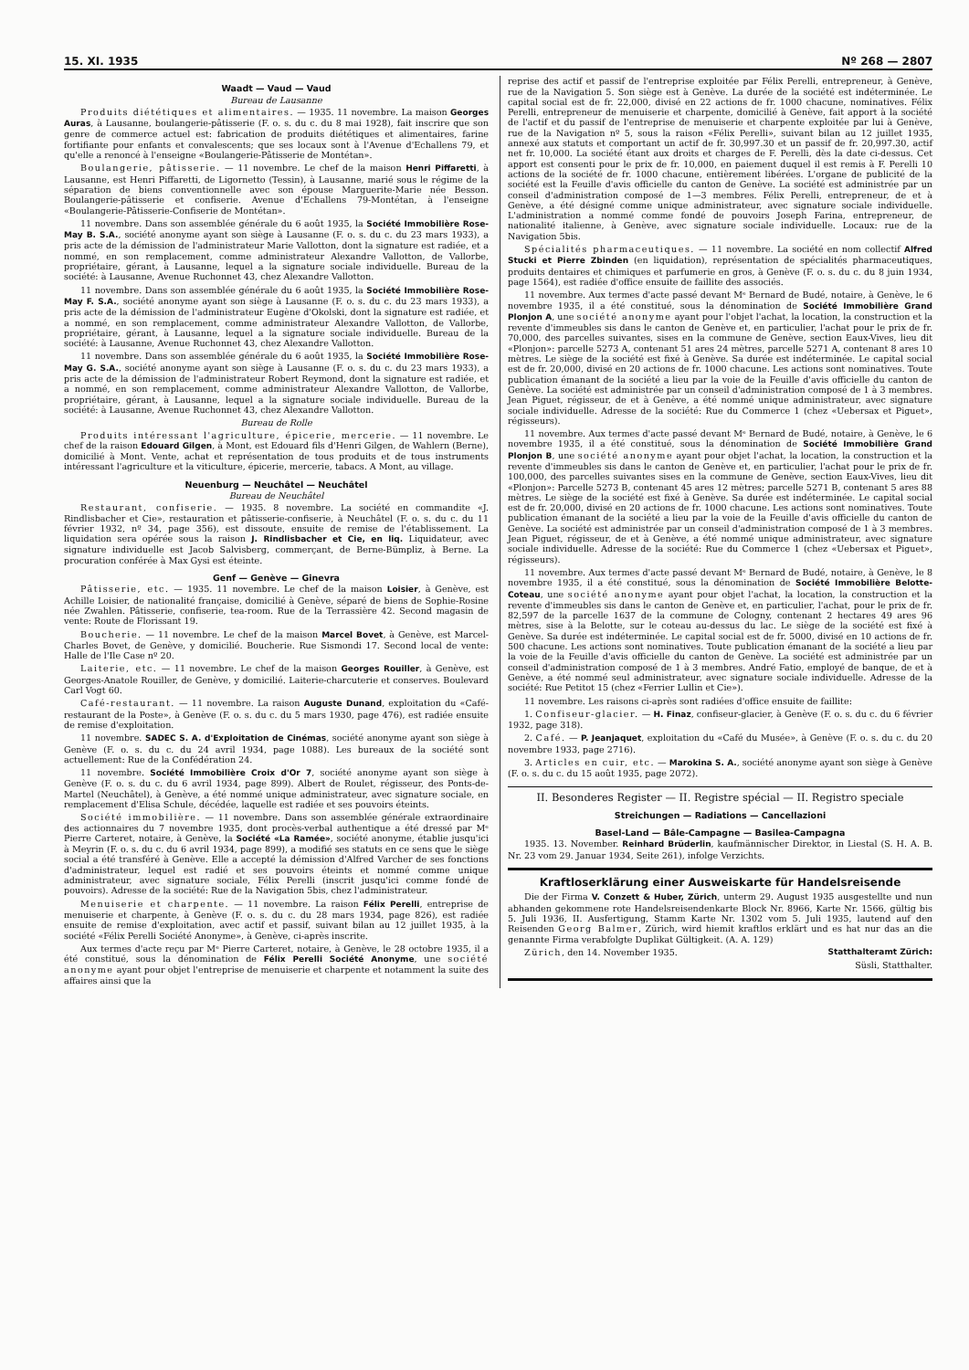15. XI. 1935 Nº 268 — 2807
Waadt — Vaud — Vaud
Bureau de Lausanne
Produits diététiques et alimentaires. — 1935. 11 novembre. La maison Georges Auras, à Lausanne, boulangerie-pâtisserie (F. o. s. du c. du 8 mai 1928), fait inscrire que son genre de commerce actuel est: fabrication de produits diététiques et alimentaires, farine fortifiante pour enfants et convalescents; que ses locaux sont à l'Avenue d'Echallens 79, et qu'elle a renoncé à l'enseigne «Boulangerie-Pâtisserie de Montétan».
Boulangerie, pâtisserie. — 11 novembre. Le chef de la maison Henri Piffaretti, à Lausanne, est Henri Piffaretti, de Ligornetto (Tessin), à Lausanne, marié sous le régime de la séparation de biens conventionnelle avec son épouse Marguerite-Marie née Besson. Boulangerie-pâtisserie et confiserie. Avenue d'Echallens 79-Montétan, à l'enseigne «Boulangerie-Pâtisserie-Confiserie de Montétan».
11 novembre. Dans son assemblée générale du 6 août 1935, la Société Immobilière Rose-May B. S.A., société anonyme ayant son siège à Lausanne (F. o. s. du c. du 23 mars 1933), a pris acte de la démission de l'administrateur Marie Vallotton, dont la signature est radiée, et a nommé, en son remplacement, comme administrateur Alexandre Vallotton, de Vallorbe, propriétaire, gérant, à Lausanne, lequel a la signature sociale individuelle. Bureau de la société: à Lausanne, Avenue Ruchonnet 43, chez Alexandre Vallotton.
11 novembre. Dans son assemblée générale du 6 août 1935, la Société Immobilière Rose-May F. S.A., société anonyme ayant son siège à Lausanne (F. o. s. du c. du 23 mars 1933), a pris acte de la démission de l'administrateur Eugène d'Okolski, dont la signature est radiée, et a nommé, en son remplacement, comme administrateur Alexandre Vallotton, de Vallorbe, propriétaire, gérant, à Lausanne, lequel a la signature sociale individuelle. Bureau de la société: à Lausanne, Avenue Ruchonnet 43, chez Alexandre Vallotton.
11 novembre. Dans son assemblée générale du 6 août 1935, la Société Immobilière Rose-May G. S.A., société anonyme ayant son siège à Lausanne (F. o. s. du c. du 23 mars 1933), a pris acte de la démission de l'administrateur Robert Reymond, dont la signature est radiée, et a nommé, en son remplacement, comme administrateur Alexandre Vallotton, de Vallorbe, propriétaire, gérant, à Lausanne, lequel a la signature sociale individuelle. Bureau de la société: à Lausanne, Avenue Ruchonnet 43, chez Alexandre Vallotton.
Bureau de Rolle
Produits intéressant l'agriculture, épicerie, mercerie. — 11 novembre. Le chef de la raison Edouard Gilgen, à Mont, est Edouard fils d'Henri Gilgen, de Wahlern (Berne), domicilié à Mont. Vente, achat et représentation de tous produits et de tous instruments intéressant l'agriculture et la viticulture, épicerie, mercerie, tabacs. A Mont, au village.
Neuenburg — Neuchâtel — Neuchâtel
Bureau de Neuchâtel
Restaurant, confiserie. — 1935. 8 novembre. La société en commandite «J. Rindlisbacher et Cie», restauration et pâtisserie-confiserie, à Neuchâtel (F. o. s. du c. du 11 février 1932, nº 34, page 356), est dissoute, ensuite de remise de l'établissement. La liquidation sera opérée sous la raison J. Rindlisbacher et Cie, en liq. Liquidateur, avec signature individuelle est Jacob Salvisberg, commerçant, de Berne-Bümpliz, à Berne. La procuration conférée à Max Gysi est éteinte.
Genf — Genève — Ginevra
Pâtisserie, etc. — 1935. 11 novembre. Le chef de la maison Loisier, à Genève, est Achille Loisier, de nationalité française, domicilié à Genève, séparé de biens de Sophie-Rosine née Zwahlen. Pâtisserie, confiserie, tea-room. Rue de la Terrassière 42. Second magasin de vente: Route de Florissant 19.
Boucherie. — 11 novembre. Le chef de la maison Marcel Bovet, à Genève, est Marcel-Charles Bovet, de Genève, y domicilié. Boucherie. Rue Sismondi 17. Second local de vente: Halle de l'Ile Case nº 20.
Laiterie, etc. — 11 novembre. Le chef de la maison Georges Rouiller, à Genève, est Georges-Anatole Rouiller, de Genève, y domicilié. Laiterie-charcuterie et conserves. Boulevard Carl Vogt 60.
Café-restaurant. — 11 novembre. La raison Auguste Dunand, exploitation du «Café-restaurant de la Poste», à Genève (F. o. s. du c. du 5 mars 1930, page 476), est radiée ensuite de remise d'exploitation.
11 novembre. SADEC S. A. d'Exploitation de Cinémas, société anonyme ayant son siège à Genève (F. o. s. du c. du 24 avril 1934, page 1088). Les bureaux de la société sont actuellement: Rue de la Confédération 24.
11 novembre. Société Immobilière Croix d'Or 7, société anonyme ayant son siège à Genève (F. o. s. du c. du 6 avril 1934, page 899). Albert de Roulet, régisseur, des Ponts-de-Martel (Neuchâtel), à Genève, a été nommé unique administrateur, avec signature sociale, en remplacement d'Elisa Schule, décédée, laquelle est radiée et ses pouvoirs éteints.
Société immobilière. — 11 novembre. Dans son assemblée générale extraordinaire des actionnaires du 7 novembre 1935, dont procès-verbal authentique a été dressé par Mᵉ Pierre Carteret, notaire, à Genève, la Société «La Ramée», société anonyme, établie jusqu'ici à Meyrin (F. o. s. du c. du 6 avril 1934, page 899), a modifié ses statuts en ce sens que le siège social a été transféré à Genève. Elle a accepté la démission d'Alfred Varcher de ses fonctions d'administrateur, lequel est radié et ses pouvoirs éteints et nommé comme unique administrateur, avec signature sociale, Félix Perelli (inscrit jusqu'ici comme fondé de pouvoirs). Adresse de la société: Rue de la Navigation 5bis, chez l'administrateur.
Menuiserie et charpente. — 11 novembre. La raison Félix Perelli, entreprise de menuiserie et charpente, à Genève (F. o. s. du c. du 28 mars 1934, page 826), est radiée ensuite de remise d'exploitation, avec actif et passif, suivant bilan au 12 juillet 1935, à la société «Félix Perelli Société Anonyme», à Genève, ci-après inscrite.
Aux termes d'acte reçu par Mᵉ Pierre Carteret, notaire, à Genève, le 28 octobre 1935, il a été constitué, sous la dénomination de Félix Perelli Société Anonyme, une société anonyme ayant pour objet l'entreprise de menuiserie et charpente et notamment la suite des affaires ainsi que la
reprise des actif et passif de l'entreprise exploitée par Félix Perelli, entrepreneur, à Genève, rue de la Navigation 5. Son siège est à Genève. La durée de la société est indéterminée. Le capital social est de fr. 22,000, divisé en 22 actions de fr. 1000 chacune, nominatives. Félix Perelli, entrepreneur de menuiserie et charpente, domicilié à Genève, fait apport à la société de l'actif et du passif de l'entreprise de menuiserie et charpente exploitée par lui à Genève, rue de la Navigation nº 5, sous la raison «Félix Perelli», suivant bilan au 12 juillet 1935, annexé aux statuts et comportant un actif de fr. 30,997.30 et un passif de fr. 20,997.30, actif net fr. 10,000. La société étant aux droits et charges de F. Perelli, dès la date ci-dessus. Cet apport est consenti pour le prix de fr. 10,000, en paiement duquel il est remis à F. Perelli 10 actions de la société de fr. 1000 chacune, entièrement libérées. L'organe de publicité de la société est la Feuille d'avis officielle du canton de Genève. La société est administrée par un conseil d'administration composé de 1—3 membres. Félix Perelli, entrepreneur, de et à Genève, a été désigné comme unique administrateur, avec signature sociale individuelle. L'administration a nommé comme fondé de pouvoirs Joseph Farina, entrepreneur, de nationalité italienne, à Genève, avec signature sociale individuelle. Locaux: rue de la Navigation 5bis.
Spécialités pharmaceutiques. — 11 novembre. La société en nom collectif Alfred Stucki et Pierre Zbinden (en liquidation), représentation de spécialités pharmaceutiques, produits dentaires et chimiques et parfumerie en gros, à Genève (F. o. s. du c. du 8 juin 1934, page 1564), est radiée d'office ensuite de faillite des associés.
11 novembre. Aux termes d'acte passé devant Mᵉ Bernard de Budé, notaire, à Genève, le 6 novembre 1935, il a été constitué, sous la dénomination de Société Immobilière Grand Plonjon A, une société anonyme ayant pour l'objet l'achat, la location, la construction et la revente d'immeubles sis dans le canton de Genève et, en particulier, l'achat pour le prix de fr. 70,000, des parcelles suivantes, sises en la commune de Genève, section Eaux-Vives, lieu dit «Plonjon»: parcelle 5273 A, contenant 51 ares 24 mètres, parcelle 5271 A, contenant 8 ares 10 mètres. Le siège de la société est fixé à Genève. Sa durée est indéterminée. Le capital social est de fr. 20,000, divisé en 20 actions de fr. 1000 chacune. Les actions sont nominatives. Toute publication émanant de la société a lieu par la voie de la Feuille d'avis officielle du canton de Genève. La société est administrée par un conseil d'administration composé de 1 à 3 membres. Jean Piguet, régisseur, de et à Genève, a été nommé unique administrateur, avec signature sociale individuelle. Adresse de la société: Rue du Commerce 1 (chez «Uebersax et Piguet», régisseurs).
11 novembre. Aux termes d'acte passé devant Mᵉ Bernard de Budé, notaire, à Genève, le 6 novembre 1935, il a été constitué, sous la dénomination de Société Immobilière Grand Plonjon B, une société anonyme ayant pour objet l'achat, la location, la construction et la revente d'immeubles sis dans le canton de Genève et, en particulier, l'achat pour le prix de fr. 100,000, des parcelles suivantes sises en la commune de Genève, section Eaux-Vives, lieu dit «Plonjon»: Parcelle 5273 B, contenant 45 ares 12 mètres; parcelle 5271 B, contenant 5 ares 88 mètres. Le siège de la société est fixé à Genève. Sa durée est indéterminée. Le capital social est de fr. 20,000, divisé en 20 actions de fr. 1000 chacune. Les actions sont nominatives. Toute publication émanant de la société a lieu par la voie de la Feuille d'avis officielle du canton de Genève. La société est administrée par un conseil d'administration composé de 1 à 3 membres. Jean Piguet, régisseur, de et à Genève, a été nommé unique administrateur, avec signature sociale individuelle. Adresse de la société: Rue du Commerce 1 (chez «Uebersax et Piguet», régisseurs).
11 novembre. Aux termes d'acte passé devant Mᵉ Bernard de Budé, notaire, à Genève, le 8 novembre 1935, il a été constitué, sous la dénomination de Société Immobilière Belotte-Coteau, une société anonyme ayant pour objet l'achat, la location, la construction et la revente d'immeubles sis dans le canton de Genève et, en particulier, l'achat, pour le prix de fr. 82,597 de la parcelle 1637 de la commune de Cologny, contenant 2 hectares 49 ares 96 mètres, sise à la Belotte, sur le coteau au-dessus du lac. Le siège de la société est fixé à Genève. Sa durée est indéterminée. Le capital social est de fr. 5000, divisé en 10 actions de fr. 500 chacune. Les actions sont nominatives. Toute publication émanant de la société a lieu par la voie de la Feuille d'avis officielle du canton de Genève. La société est administrée par un conseil d'administration composé de 1 à 3 membres. André Fatio, employé de banque, de et à Genève, a été nommé seul administrateur, avec signature sociale individuelle. Adresse de la société: Rue Petitot 15 (chez «Ferrier Lullin et Cie»).
11 novembre. Les raisons ci-après sont radiées d'office ensuite de faillite:
1. Confiseur-glacier. — H. Finaz, confiseur-glacier, à Genève (F. o. s. du c. du 6 février 1932, page 318).
2. Café. — P. Jeanjaquet, exploitation du «Café du Musée», à Genève (F. o. s. du c. du 20 novembre 1933, page 2716).
3. Articles en cuir, etc. — Marokina S. A., société anonyme ayant son siège à Genève (F. o. s. du c. du 15 août 1935, page 2072).
II. Besonderes Register — II. Registre spécial — II. Registro speciale
Streichungen — Radiations — Cancellazioni
Basel-Land — Bâle-Campagne — Basilea-Campagna
1935. 13. November. Reinhard Brüderlin, kaufmännischer Direktor, in Liestal (S. H. A. B. Nr. 23 vom 29. Januar 1934, Seite 261), infolge Verzichts.
Kraftloserklärung einer Ausweiskarte für Handelsreisende
Die der Firma V. Conzett & Huber, Zürich, unterm 29. August 1935 ausgestellte und nun abhanden gekommene rote Handelsreisendenkarte Block Nr. 8966, Karte Nr. 1566, gültig bis 5. Juli 1936, II. Ausfertigung, Stamm Karte Nr. 1302 vom 5. Juli 1935, lautend auf den Reisenden Georg Balmer, Zürich, wird hiemit kraftlos erklärt und es hat nur das an die genannte Firma verabfolgte Duplikat Gültigkeit. (A. A. 129)
Zürich, den 14. November 1935. Statthalteramt Zürich:
Süsli, Statthalter.